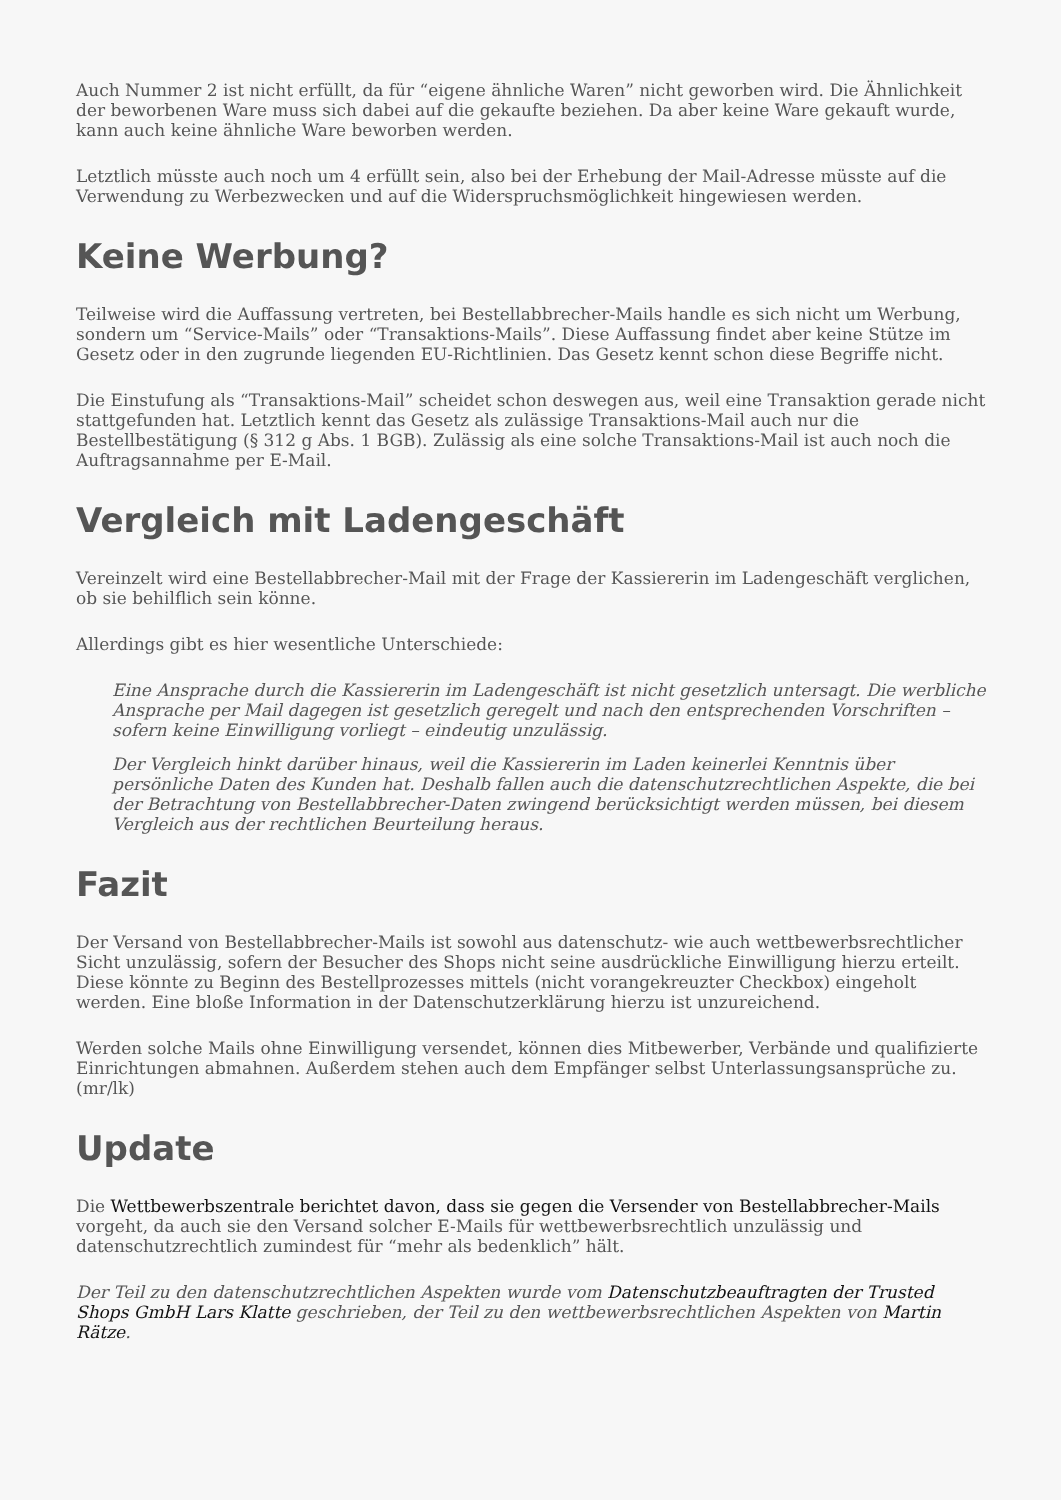Auch Nummer 2 ist nicht erfüllt, da für “eigene ähnliche Waren” nicht geworben wird. Die Ähnlichkeit der beworbenen Ware muss sich dabei auf die gekaufte beziehen. Da aber keine Ware gekauft wurde, kann auch keine ähnliche Ware beworben werden.
Letztlich müsste auch noch um 4 erfüllt sein, also bei der Erhebung der Mail-Adresse müsste auf die Verwendung zu Werbezwecken und auf die Widerspruchsmöglichkeit hingewiesen werden.
Keine Werbung?
Teilweise wird die Auffassung vertreten, bei Bestellabbrecher-Mails handle es sich nicht um Werbung, sondern um “Service-Mails” oder “Transaktions-Mails”. Diese Auffassung findet aber keine Stütze im Gesetz oder in den zugrunde liegenden EU-Richtlinien. Das Gesetz kennt schon diese Begriffe nicht.
Die Einstufung als “Transaktions-Mail” scheidet schon deswegen aus, weil eine Transaktion gerade nicht stattgefunden hat. Letztlich kennt das Gesetz als zulässige Transaktions-Mail auch nur die Bestellbestätigung (§ 312 g Abs. 1 BGB). Zulässig als eine solche Transaktions-Mail ist auch noch die Auftragsannahme per E-Mail.
Vergleich mit Ladengeschäft
Vereinzelt wird eine Bestellabbrecher-Mail mit der Frage der Kassiererin im Ladengeschäft verglichen, ob sie behilflich sein könne.
Allerdings gibt es hier wesentliche Unterschiede:
Eine Ansprache durch die Kassiererin im Ladengeschäft ist nicht gesetzlich untersagt. Die werbliche Ansprache per Mail dagegen ist gesetzlich geregelt und nach den entsprechenden Vorschriften – sofern keine Einwilligung vorliegt – eindeutig unzulässig.
Der Vergleich hinkt darüber hinaus, weil die Kassiererin im Laden keinerlei Kenntnis über persönliche Daten des Kunden hat. Deshalb fallen auch die datenschutzrechtlichen Aspekte, die bei der Betrachtung von Bestellabbrecher-Daten zwingend berücksichtigt werden müssen, bei diesem Vergleich aus der rechtlichen Beurteilung heraus.
Fazit
Der Versand von Bestellabbrecher-Mails ist sowohl aus datenschutz- wie auch wettbewerbsrechtlicher Sicht unzulässig, sofern der Besucher des Shops nicht seine ausdrückliche Einwilligung hierzu erteilt. Diese könnte zu Beginn des Bestellprozesses mittels (nicht vorangekreuzter Checkbox) eingeholt werden. Eine bloße Information in der Datenschutzerklärung hierzu ist unzureichend.
Werden solche Mails ohne Einwilligung versendet, können dies Mitbewerber, Verbände und qualifizierte Einrichtungen abmahnen. Außerdem stehen auch dem Empfänger selbst Unterlassungsansprüche zu. (mr/lk)
Update
Die Wettbewerbszentrale berichtet davon, dass sie gegen die Versender von Bestellabbrecher-Mails vorgeht, da auch sie den Versand solcher E-Mails für wettbewerbsrechtlich unzulässig und datenschutzrechtlich zumindest für “mehr als bedenklich” hält.
Der Teil zu den datenschutzrechtlichen Aspekten wurde vom Datenschutzbeauftragten der Trusted Shops GmbH Lars Klatte geschrieben, der Teil zu den wettbewerbsrechtlichen Aspekten von Martin Rätze.